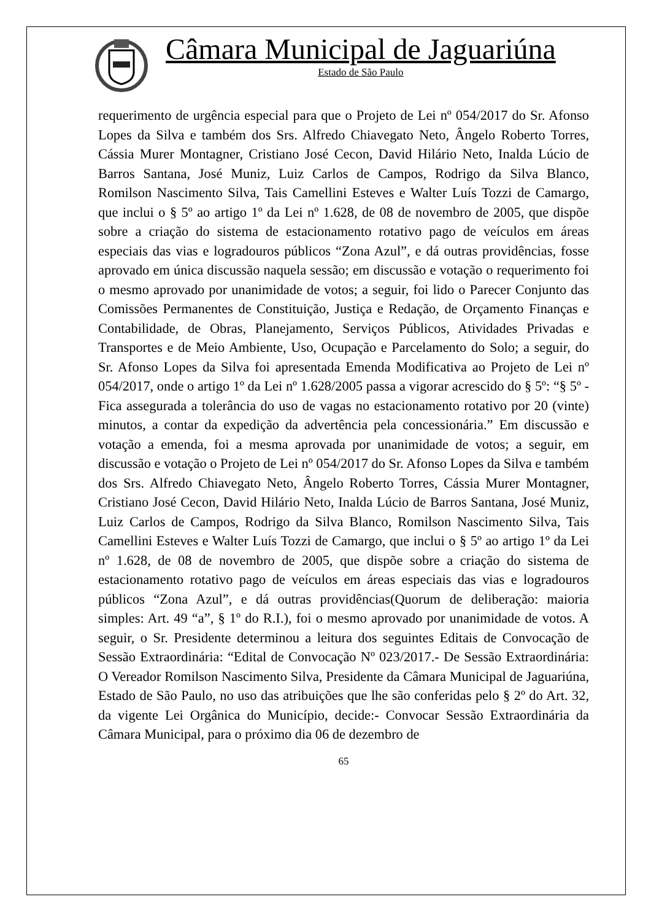Câmara Municipal de Jaguariúna
Estado de São Paulo
requerimento de urgência especial para que o Projeto de Lei nº 054/2017 do Sr. Afonso Lopes da Silva e também dos Srs. Alfredo Chiavegato Neto, Ângelo Roberto Torres, Cássia Murer Montagner, Cristiano José Cecon, David Hilário Neto, Inalda Lúcio de Barros Santana, José Muniz, Luiz Carlos de Campos, Rodrigo da Silva Blanco, Romilson Nascimento Silva, Tais Camellini Esteves e Walter Luís Tozzi de Camargo, que inclui o § 5º ao artigo 1º da Lei nº 1.628, de 08 de novembro de 2005, que dispõe sobre a criação do sistema de estacionamento rotativo pago de veículos em áreas especiais das vias e logradouros públicos “Zona Azul”, e dá outras providências, fosse aprovado em única discussão naquela sessão; em discussão e votação o requerimento foi o mesmo aprovado por unanimidade de votos; a seguir, foi lido o Parecer Conjunto das Comissões Permanentes de Constituição, Justiça e Redação, de Orçamento Finanças e Contabilidade, de Obras, Planejamento, Serviços Públicos, Atividades Privadas e Transportes e de Meio Ambiente, Uso, Ocupação e Parcelamento do Solo; a seguir, do Sr. Afonso Lopes da Silva foi apresentada Emenda Modificativa ao Projeto de Lei nº 054/2017, onde o artigo 1º da Lei nº 1.628/2005 passa a vigorar acrescido do § 5º: “§ 5º - Fica assegurada a tolerância do uso de vagas no estacionamento rotativo por 20 (vinte) minutos, a contar da expedição da advertência pela concessionária.” Em discussão e votação a emenda, foi a mesma aprovada por unanimidade de votos; a seguir, em discussão e votação o Projeto de Lei nº 054/2017 do Sr. Afonso Lopes da Silva e também dos Srs. Alfredo Chiavegato Neto, Ângelo Roberto Torres, Cássia Murer Montagner, Cristiano José Cecon, David Hilário Neto, Inalda Lúcio de Barros Santana, José Muniz, Luiz Carlos de Campos, Rodrigo da Silva Blanco, Romilson Nascimento Silva, Tais Camellini Esteves e Walter Luís Tozzi de Camargo, que inclui o § 5º ao artigo 1º da Lei nº 1.628, de 08 de novembro de 2005, que dispõe sobre a criação do sistema de estacionamento rotativo pago de veículos em áreas especiais das vias e logradouros públicos “Zona Azul”, e dá outras providências(Quorum de deliberação: maioria simples: Art. 49 “a”, § 1º do R.I.), foi o mesmo aprovado por unanimidade de votos. A seguir, o Sr. Presidente determinou a leitura dos seguintes Editais de Convocação de Sessão Extraordinária: “Edital de Convocação Nº 023/2017.- De Sessão Extraordinária: O Vereador Romilson Nascimento Silva, Presidente da Câmara Municipal de Jaguariúna, Estado de São Paulo, no uso das atribuições que lhe são conferidas pelo § 2º do Art. 32, da vigente Lei Orgânica do Município, decide:- Convocar Sessão Extraordinária da Câmara Municipal, para o próximo dia 06 de dezembro de
65